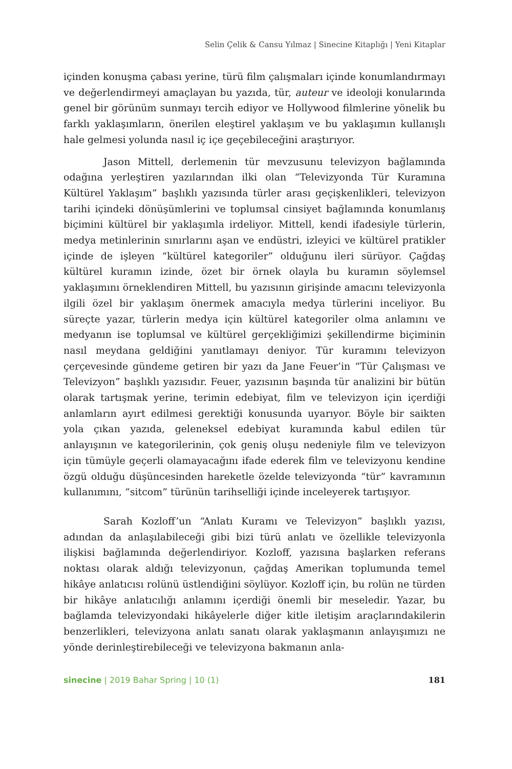Selin Çelik & Cansu Yılmaz | Sinecine Kitaplığı | Yeni Kitaplar
içinden konuşma çabası yerine, türü film çalışmaları içinde konumlandırmayı ve değerlendirmeyi amaçlayan bu yazıda, tür, auteur ve ideoloji konularında genel bir görünüm sunmayı tercih ediyor ve Hollywood filmlerine yönelik bu farklı yaklaşımların, önerilen eleştirel yaklaşım ve bu yaklaşımın kullanışlı hale gelmesi yolunda nasıl iç içe geçebileceğini araştırıyor.
Jason Mittell, derlemenin tür mevzusunu televizyon bağlamında odağına yerleştiren yazılarından ilki olan “Televizyonda Tür Kuramına Kültürel Yaklaşım” başlıklı yazısında türler arası geçişkenlikleri, televizyon tarihi içindeki dönüşümlerini ve toplumsal cinsiyet bağlamında konumlanış biçimini kültürel bir yaklaşımla irdeliyor. Mittell, kendi ifadesiyle türlerin, medya metinlerinin sınırlarını aşan ve endüstri, izleyici ve kültürel pratikler içinde de işleyen “kültürel kategoriler” olduğunu ileri sürüyor. Çağdaş kültürel kuramın izinde, özet bir örnek olayla bu kuramın söylemsel yaklaşımını örneklendiren Mittell, bu yazısının girişinde amacını televizyonla ilgili özel bir yaklaşım önermek amacıyla medya türlerini inceliyor. Bu süreçte yazar, türlerin medya için kültürel kategoriler olma anlamını ve medyanın ise toplumsal ve kültürel gerçekliğimizi şekillendirme biçiminin nasıl meydana geldiğini yanıtlamayı deniyor. Tür kuramını televizyon çerçevesinde gündeme getiren bir yazı da Jane Feuer’in “Tür Çalışması ve Televizyon” başlıklı yazısıdır. Feuer, yazısının başında tür analizini bir bütün olarak tartışmak yerine, terimin edebiyat, film ve televizyon için içerdiği anlamların ayırt edilmesi gerektiği konusunda uyarıyor. Böyle bir saikten yola çıkan yazıda, geleneksel edebiyat kuramında kabul edilen tür anlayışının ve kategorilerinin, çok geniş oluşu nedeniyle film ve televizyon için tümüyle geçerli olamayacağını ifade ederek film ve televizyonu kendine özgü olduğu düşüncesinden hareketle özelde televizyonda “tür” kavramının kullanımını, “sitcom” türünün tarihselliği içinde inceleyerek tartışıyor.
Sarah Kozloff’un “Anlatı Kuramı ve Televizyon” başlıklı yazısı, adından da anlaşılabileceği gibi bizi türü anlatı ve özellikle televizyonla ilişkisi bağlamında değerlendiriyor. Kozloff, yazısına başlarken referans noktası olarak aldığı televizyonun, çağdaş Amerikan toplumunda temel hikâye anlatıcısı rolünü üstlendiğini söylüyor. Kozloff için, bu rolün ne türden bir hikâye anlatıcılığı anlamını içerdiği önemli bir meseledir. Yazar, bu bağlamda televizyondaki hikâyelerle diğer kitle iletişim araçlarındakilerin benzerlikleri, televizyona anlatı sanatı olarak yaklaşmanın anlayışımızı ne yönde derinleştirebileceği ve televizyona bakmanın anla-
sinecine | 2019 Bahar Spring | 10 (1) 181